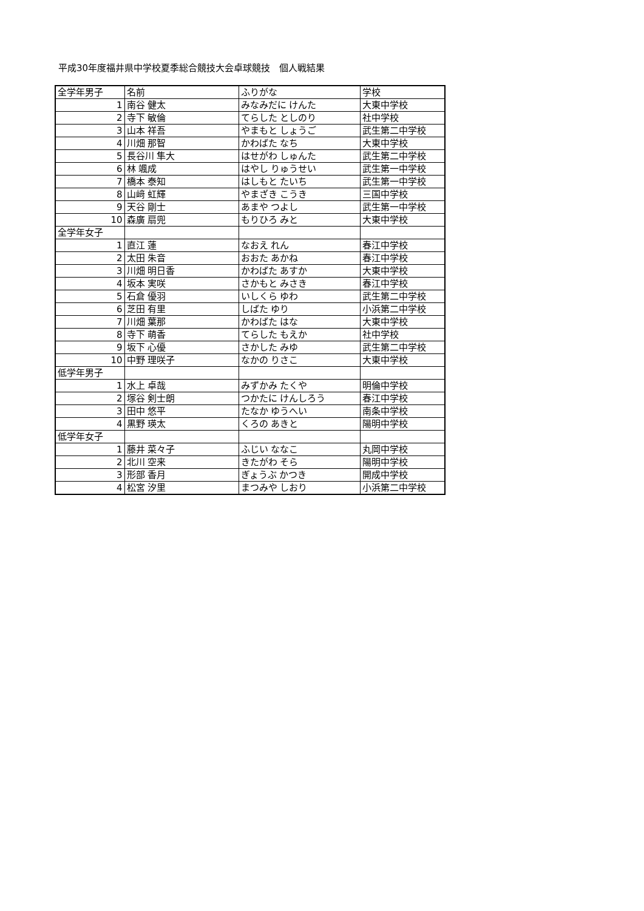平成30年度福井県中学校夏季総合競技大会卓球競技　個人戦結果
| 全学年男子 | 名前 | ふりがな | 学校 |
| --- | --- | --- | --- |
| 1 | 南谷 健太 | みなみだに けんた | 大東中学校 |
| 2 | 寺下 敏倫 | てらした としのり | 社中学校 |
| 3 | 山本 祥吾 | やまもと しょうご | 武生第二中学校 |
| 4 | 川畑 那智 | かわばた なち | 大東中学校 |
| 5 | 長谷川 隼大 | はせがわ しゅんた | 武生第二中学校 |
| 6 | 林 颯成 | はやし りゅうせい | 武生第一中学校 |
| 7 | 橋本 泰知 | はしもと たいち | 武生第一中学校 |
| 8 | 山﨑 虹輝 | やまざき こうき | 三国中学校 |
| 9 | 天谷 剛士 | あまや つよし | 武生第一中学校 |
| 10 | 森廣 扇兜 | もりひろ みと | 大東中学校 |
| 全学年女子 | | | |
| 1 | 直江 蓮 | なおえ れん | 春江中学校 |
| 2 | 太田 朱音 | おおた あかね | 春江中学校 |
| 3 | 川畑 明日香 | かわばた あすか | 大東中学校 |
| 4 | 坂本 実咲 | さかもと みさき | 春江中学校 |
| 5 | 石倉 優羽 | いしくら ゆわ | 武生第二中学校 |
| 6 | 芝田 有里 | しばた ゆり | 小浜第二中学校 |
| 7 | 川畑 葉那 | かわばた はな | 大東中学校 |
| 8 | 寺下 萌香 | てらした もえか | 社中学校 |
| 9 | 坂下 心優 | さかした みゆ | 武生第二中学校 |
| 10 | 中野 理咲子 | なかの りさこ | 大東中学校 |
| 低学年男子 | | | |
| 1 | 水上 卓哉 | みずかみ たくや | 明倫中学校 |
| 2 | 塚谷 剣士朗 | つかたに けんしろう | 春江中学校 |
| 3 | 田中 悠平 | たなか ゆうへい | 南条中学校 |
| 4 | 黒野 瑛太 | くろの あきと | 陽明中学校 |
| 低学年女子 | | | |
| 1 | 藤井 菜々子 | ふじい ななこ | 丸岡中学校 |
| 2 | 北川 空来 | きたがわ そら | 陽明中学校 |
| 3 | 形部 香月 | ぎょうぶ かつき | 開成中学校 |
| 4 | 松宮 汐里 | まつみや しおり | 小浜第二中学校 |